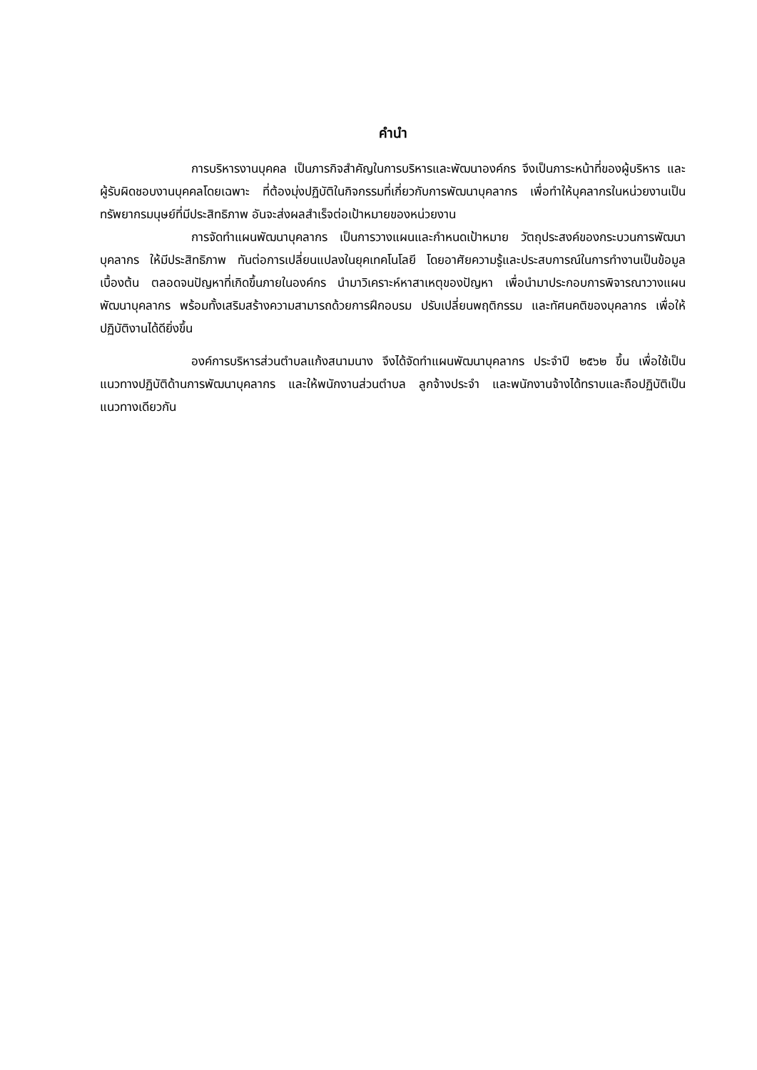คำนำ
การบริหารงานบุคคล เป็นภารกิจสำคัญในการบริหารและพัฒนาองค์กร จึงเป็นภาระหน้าที่ของผู้บริหาร และผู้รับผิดชอบงานบุคคลโดยเฉพาะ ที่ต้องมุ่งปฏิบัติในกิจกรรมที่เกี่ยวกับการพัฒนาบุคลากร เพื่อทำให้บุคลากรในหน่วยงานเป็นทรัพยากรมนุษย์ที่มีประสิทธิภาพ อันจะส่งผลสำเร็จต่อเป้าหมายของหน่วยงาน
การจัดทำแผนพัฒนาบุคลากร เป็นการวางแผนและกำหนดเป้าหมาย วัตถุประสงค์ของกระบวนการพัฒนาบุคลากร ให้มีประสิทธิภาพ ทันต่อการเปลี่ยนแปลงในยุคเทคโนโลยี โดยอาศัยความรู้และประสบการณ์ในการทำงานเป็นข้อมูลเบื้องต้น ตลอดจนปัญหาที่เกิดขึ้นภายในองค์กร นำมาวิเคราะห์หาสาเหตุของปัญหา เพื่อนำมาประกอบการพิจารณาวางแผนพัฒนาบุคลากร พร้อมทั้งเสริมสร้างความสามารถด้วยการฝึกอบรม ปรับเปลี่ยนพฤติกรรม และทัศนคติของบุคลากร เพื่อให้ปฏิบัติงานได้ดียิ่งขึ้น
องค์การบริหารส่วนตำบลแก้งสนามนาง จึงได้จัดทำแผนพัฒนาบุคลากร ประจำปี ๒๕๖๒ ขึ้น เพื่อใช้เป็นแนวทางปฏิบัติด้านการพัฒนาบุคลากร และให้พนักงานส่วนตำบล ลูกจ้างประจำ และพนักงานจ้างได้ทราบและถือปฏิบัติเป็นแนวทางเดียวกัน